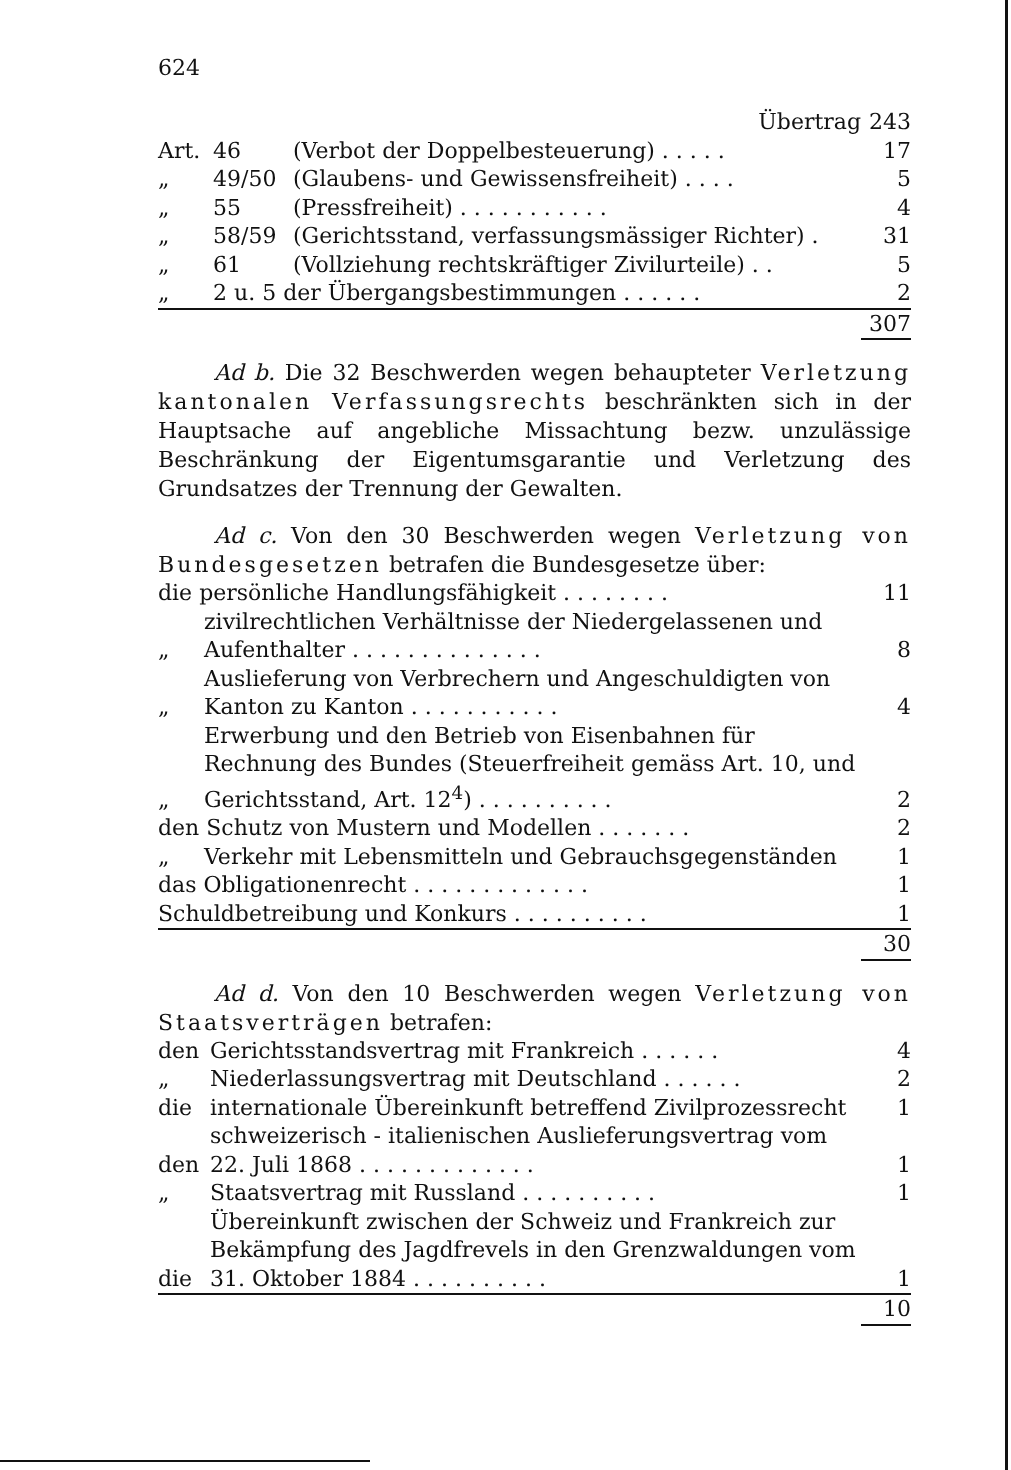624
| Übertrag | | | 243 |
| Art. | 46 | (Verbot der Doppelbesteuerung) . . . . . | 17 |
| „ | 49/50 | (Glaubens- und Gewissensfreiheit) . . . . | 5 |
| „ | 55 | (Pressfreiheit) . . . . . . . . . . . | 4 |
| „ | 58/59 | (Gerichtsstand, verfassungsmässiger Richter) . | 31 |
| „ | 61 | (Vollziehung rechtskräftiger Zivilurteile) . . | 5 |
| „ | 2 u. 5 der Übergangsbestimmungen . . . . . . | | 2 |
| | | | 307 |
Ad b. Die 32 Beschwerden wegen behaupteter Verletzung kantonalen Verfassungsrechts beschränkten sich in der Hauptsache auf angebliche Missachtung bezw. unzulässige Beschränkung der Eigentumsgarantie und Verletzung des Grundsatzes der Trennung der Gewalten.
Ad c. Von den 30 Beschwerden wegen Verletzung von Bundesgesetzen betrafen die Bundesgesetze über:
| die persönliche Handlungsfähigkeit . . . . . . . . | | 11 |
| „ | zivilrechtlichen Verhältnisse der Niedergelassenen und Aufenthalter . . . . . . . . . . . . . . | 8 |
| „ | Auslieferung von Verbrechern und Angeschuldigten von Kanton zu Kanton . . . . . . . . . . . | 4 |
| „ | Erwerbung und den Betrieb von Eisenbahnen für Rechnung des Bundes (Steuerfreiheit gemäss Art. 10, und Gerichtsstand, Art. 12<sup>4</sup>) . . . . . . . . . . | 2 |
| den Schutz von Mustern und Modellen . . . . . . . | | 2 |
| „ | Verkehr mit Lebensmitteln und Gebrauchsgegenständen | 1 |
| das Obligationenrecht . . . . . . . . . . . . . | | 1 |
| Schuldbetreibung und Konkurs . . . . . . . . . . | | 1 |
| | | 30 |
Ad d. Von den 10 Beschwerden wegen Verletzung von Staatsverträgen betrafen:
| den | Gerichtsstandsvertrag mit Frankreich . . . . . . | 4 |
| „ | Niederlassungsvertrag mit Deutschland . . . . . . | 2 |
| die | internationale Übereinkunft betreffend Zivilprozessrecht | 1 |
| den | schweizerisch - italienischen Auslieferungsvertrag vom 22. Juli 1868 . . . . . . . . . . . . . | 1 |
| „ | Staatsvertrag mit Russland . . . . . . . . . . | 1 |
| die | Übereinkunft zwischen der Schweiz und Frankreich zur Bekämpfung des Jagdfrevels in den Grenzwaldungen vom 31. Oktober 1884 . . . . . . . . . . | 1 |
| | | 10 |